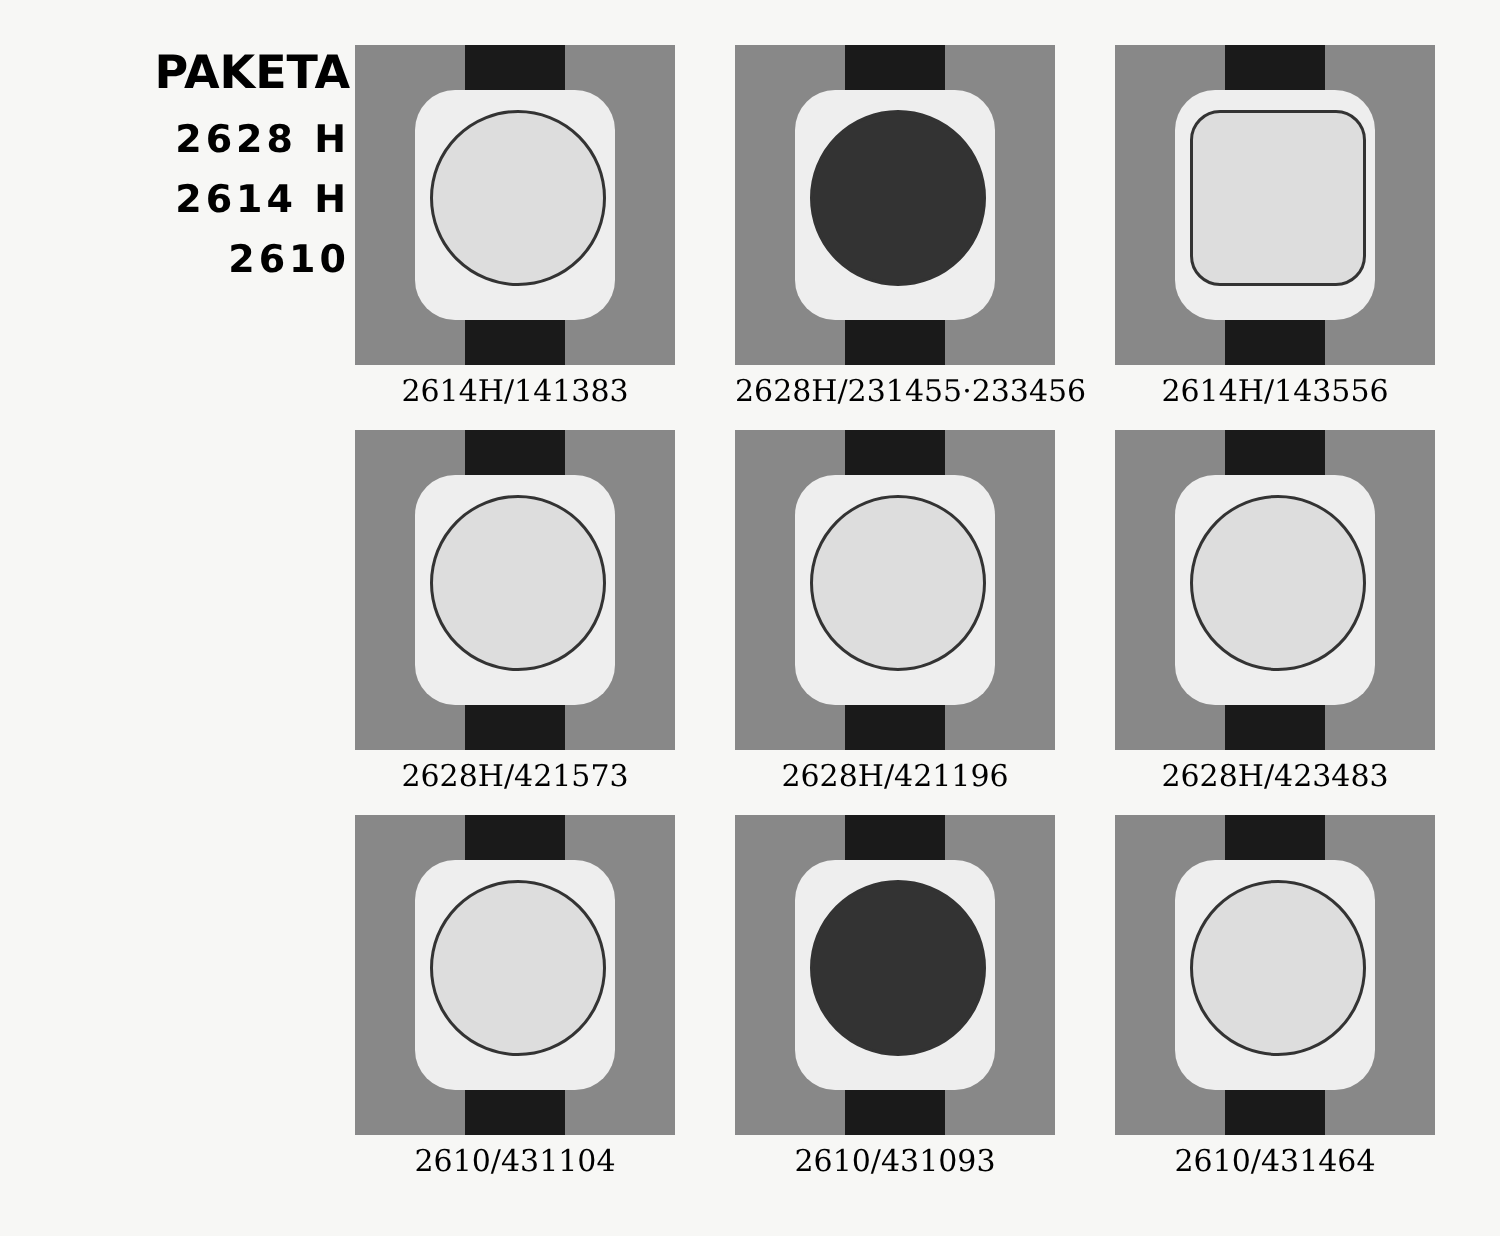PAKETA
2628 H
2614 H
2610
2614H/141383
2628H/231455·233456
2614H/143556
2628H/421573
2628H/421196
2628H/423483
2610/431104
2610/431093
2610/431464